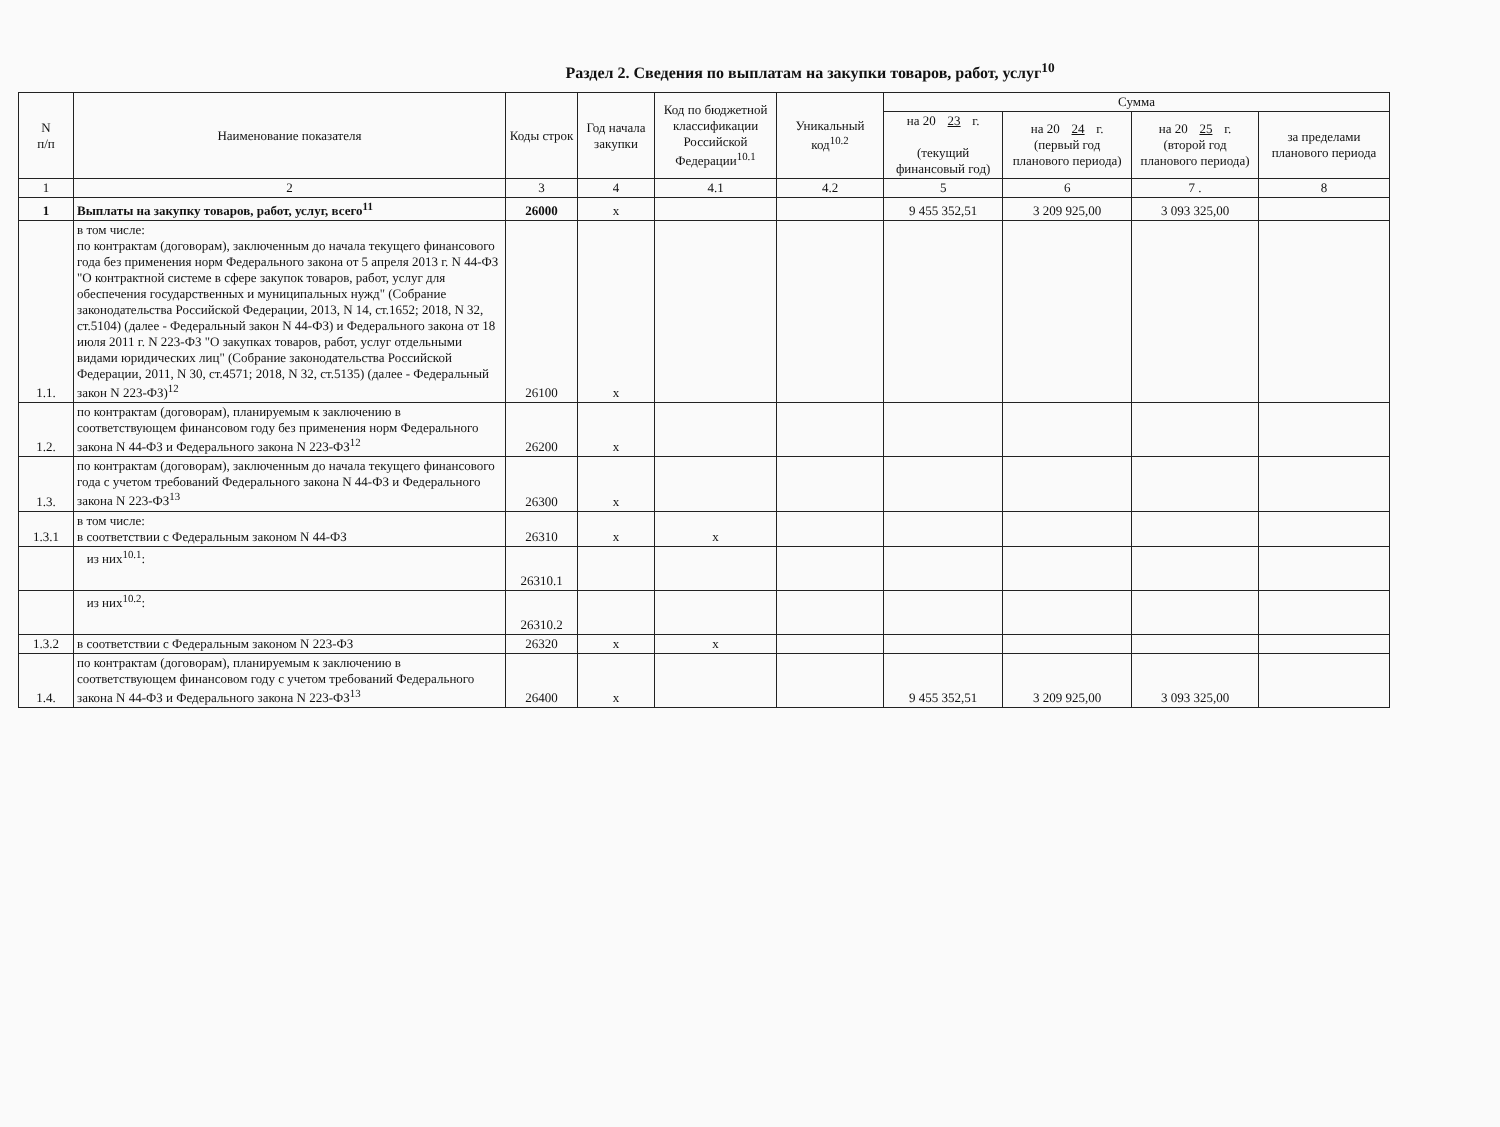Раздел 2. Сведения по выплатам на закупки товаров, работ, услуг<sup>10</sup>
| N п/п | Наименование показателя | Коды строк | Год начала закупки | Код по бюджетной классификации Российской Федерации<sup>10.1</sup> | Уникальный код<sup>10.2</sup> | Сумма | | | |
| --- | --- | --- | --- | --- | --- | --- | --- | --- | --- |
| | | | | | | на 20 23 г. (текущий финансовый год) | на 20 24 г. (первый год планового периода) | на 20 25 г. (второй год планового периода) | за пределами планового периода |
| 1 | 2 | 3 | 4 | 4.1 | 4.2 | 5 | 6 | 7 . | 8 |
| 1 | Выплаты на закупку товаров, работ, услуг, всего<sup>11</sup> | 26000 | x | | | 9 455 352,51 | 3 209 925,00 | 3 093 325,00 | |
| 1.1. | в том числе: по контрактам (договорам), заключенным до начала текущего финансового года без применения норм Федерального закона от 5 апреля 2013 г. N 44-ФЗ "О контрактной системе в сфере закупок товаров, работ, услуг для обеспечения государственных и муниципальных нужд" (Собрание законодательства Российской Федерации, 2013, N 14, ст.1652; 2018, N 32, ст.5104) (далее - Федеральный закон N 44-ФЗ) и Федерального закона от 18 июля 2011 г. N 223-ФЗ "О закупках товаров, работ, услуг отдельными видами юридических лиц" (Собрание законодательства Российской Федерации, 2011, N 30, ст.4571; 2018, N 32, ст.5135) (далее - Федеральный закон N 223-ФЗ)<sup>12</sup> | 26100 | x | | | | | | |
| 1.2. | по контрактам (договорам), планируемым к заключению в соответствующем финансовом году без применения норм Федерального закона N 44-ФЗ и Федерального закона N 223-ФЗ<sup>12</sup> | 26200 | x | | | | | | |
| 1.3. | по контрактам (договорам), заключенным до начала текущего финансового года с учетом требований Федерального закона N 44-ФЗ и Федерального закона N 223-ФЗ<sup>13</sup> | 26300 | x | | | | | | |
| 1.3.1 | в том числе: в соответствии с Федеральным законом N 44-ФЗ | 26310 | x | x | | | | | |
| | из них<sup>10.1</sup>: | 26310.1 | | | | | | | |
| | из них<sup>10.2</sup>: | 26310.2 | | | | | | | |
| 1.3.2 | в соответствии с Федеральным законом N 223-ФЗ | 26320 | x | x | | | | | |
| 1.4. | по контрактам (договорам), планируемым к заключению в соответствующем финансовом году с учетом требований Федерального закона N 44-ФЗ и Федерального закона N 223-ФЗ<sup>13</sup> | 26400 | x | | | 9 455 352,51 | 3 209 925,00 | 3 093 325,00 | |